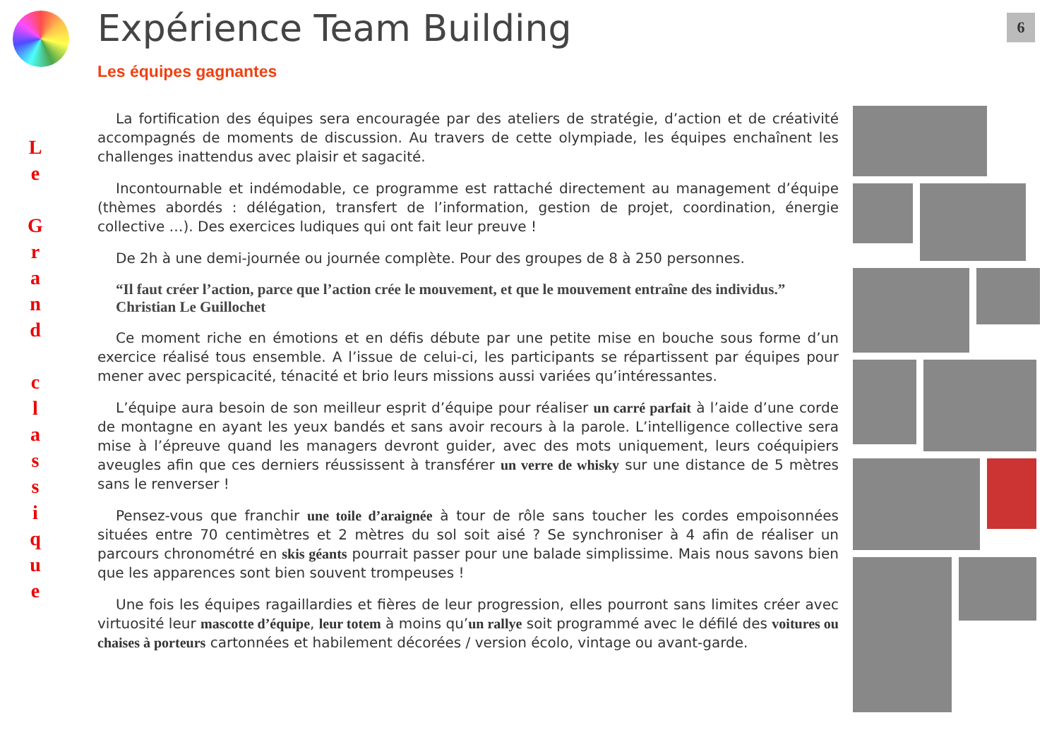6
L
e
G
r
a
n
d
c
l
a
s
s
i
q
u
e
Expérience Team Building
Les équipes gagnantes
La fortification des équipes sera encouragée par des ateliers de stratégie, d’action et de créativité accompagnés de moments de discussion. Au travers de cette olympiade, les équipes enchaînent les challenges inattendus avec plaisir et sagacité.
Incontournable et indémodable, ce programme est rattaché directement au management d’équipe (thèmes abordés : délégation, transfert de l’information, gestion de projet, coordination, énergie collective …). Des exercices ludiques qui ont fait leur preuve !
De 2h à une demi-journée ou journée complète. Pour des groupes de 8 à 250 personnes.
“Il faut créer l’action, parce que l’action crée le mouvement, et que le mouvement entraîne des individus.”
Christian Le Guillochet
Ce moment riche en émotions et en défis débute par une petite mise en bouche sous forme d’un exercice réalisé tous ensemble. A l’issue de celui-ci, les participants se répartissent par équipes pour mener avec perspicacité, ténacité et brio leurs missions aussi variées qu’intéressantes.
L’équipe aura besoin de son meilleur esprit d’équipe pour réaliser un carré parfait à l’aide d’une corde de montagne en ayant les yeux bandés et sans avoir recours à la parole. L’intelligence collective sera mise à l’épreuve quand les managers devront guider, avec des mots uniquement, leurs coéquipiers aveugles afin que ces derniers réussissent à transférer un verre de whisky sur une distance de 5 mètres sans le renverser !
Pensez-vous que franchir une toile d’araignée à tour de rôle sans toucher les cordes empoisonnées situées entre 70 centimètres et 2 mètres du sol soit aisé ? Se synchroniser à 4 afin de réaliser un parcours chronométré en skis géants pourrait passer pour une balade simplissime. Mais nous savons bien que les apparences sont bien souvent trompeuses !
Une fois les équipes ragaillardies et fières de leur progression, elles pourront sans limites créer avec virtuosité leur mascotte d’équipe, leur totem à moins qu’un rallye soit programmé avec le défilé des voitures ou chaises à porteurs cartonnées et habilement décorées / version écolo, vintage ou avant-garde.